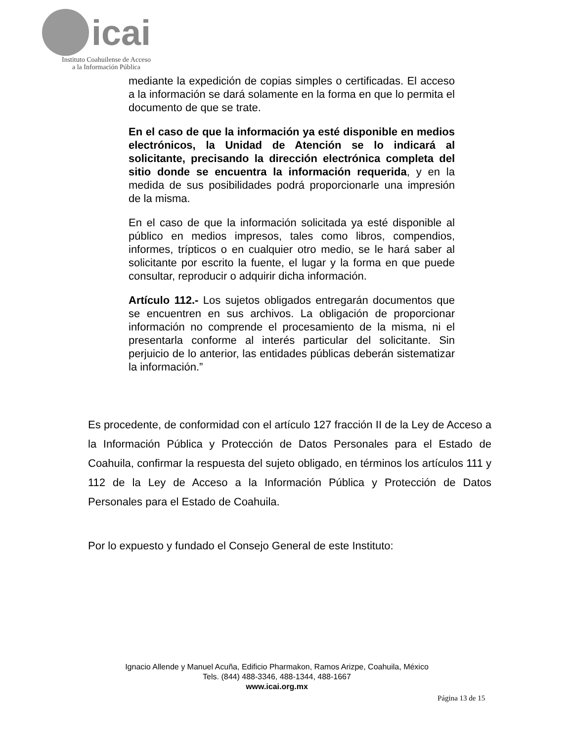icai
Instituto Coahuilense de Acceso
a la Información Pública
mediante la expedición de copias simples o certificadas. El acceso a la información se dará solamente en la forma en que lo permita el documento de que se trate.
En el caso de que la información ya esté disponible en medios electrónicos, la Unidad de Atención se lo indicará al solicitante, precisando la dirección electrónica completa del sitio donde se encuentra la información requerida, y en la medida de sus posibilidades podrá proporcionarle una impresión de la misma.
En el caso de que la información solicitada ya esté disponible al público en medios impresos, tales como libros, compendios, informes, trípticos o en cualquier otro medio, se le hará saber al solicitante por escrito la fuente, el lugar y la forma en que puede consultar, reproducir o adquirir dicha información.
Artículo 112.- Los sujetos obligados entregarán documentos que se encuentren en sus archivos. La obligación de proporcionar información no comprende el procesamiento de la misma, ni el presentarla conforme al interés particular del solicitante. Sin perjuicio de lo anterior, las entidades públicas deberán sistematizar la información.”
Es procedente, de conformidad con el artículo 127 fracción II de la Ley de Acceso a la Información Pública y Protección de Datos Personales para el Estado de Coahuila, confirmar la respuesta del sujeto obligado, en términos los artículos 111 y 112 de la Ley de Acceso a la Información Pública y Protección de Datos Personales para el Estado de Coahuila.
Por lo expuesto y fundado el Consejo General de este Instituto:
Ignacio Allende y Manuel Acuña, Edificio Pharmakon, Ramos Arizpe, Coahuila, México
Tels. (844) 488-3346, 488-1344, 488-1667
www.icai.org.mx
Página 13 de 15